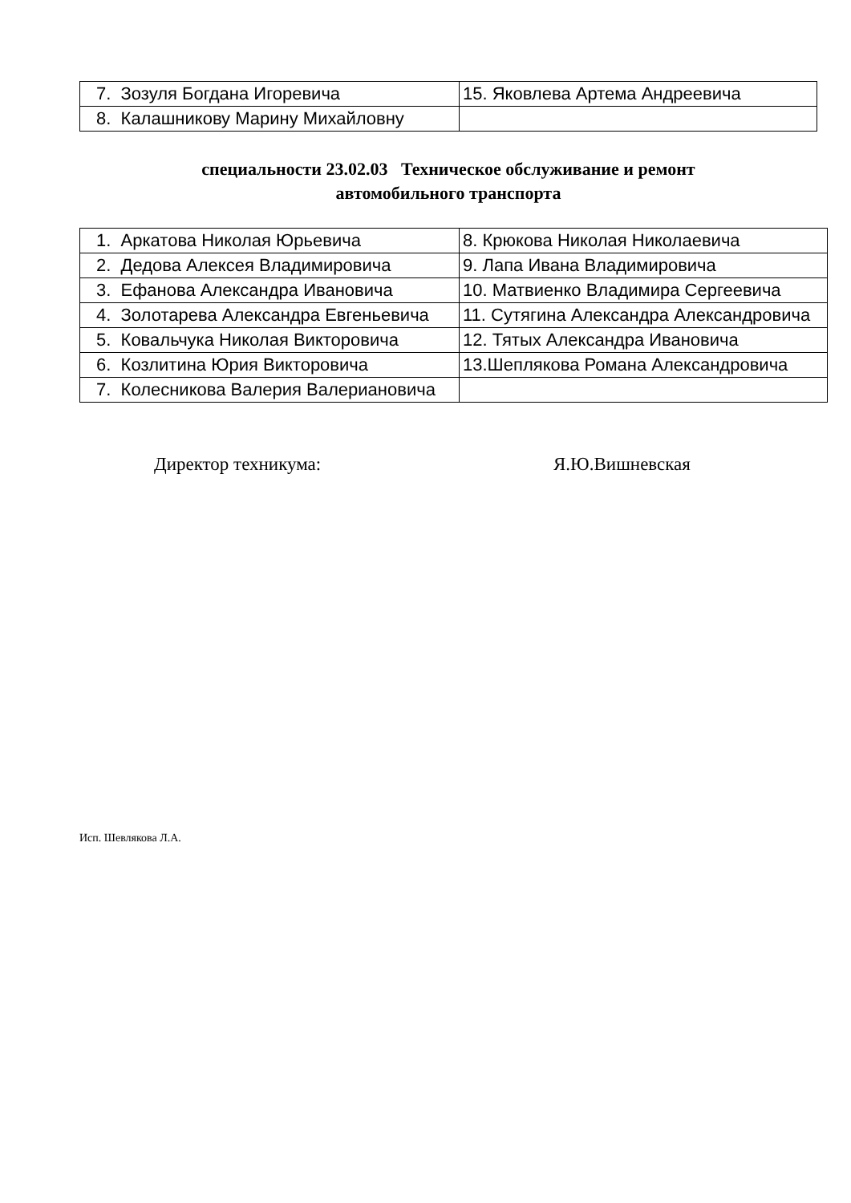| 7. Зозуля Богдана Игоревича | 15. Яковлева Артема Андреевича |
| 8. Калашникову Марину Михайловну | |
специальности 23.02.03 Техническое обслуживание и ремонт
автомобильного транспорта
| 1. Аркатова Николая Юрьевича | 8. Крюкова Николая Николаевича |
| 2. Дедова Алексея Владимировича | 9. Лапа Ивана Владимировича |
| 3. Ефанова Александра Ивановича | 10. Матвиенко Владимира Сергеевича |
| 4. Золотарева Александра Евгеньевича | 11. Сутягина Александра Александровича |
| 5. Ковальчука Николая Викторовича | 12. Тятых Александра Ивановича |
| 6. Козлитина Юрия Викторовича | 13.Шеплякова Романа Александровича |
| 7. Колесникова Валерия Валериановича | |
Директор техникума: Я.Ю.Вишневская
Исп. Шевлякова Л.А.